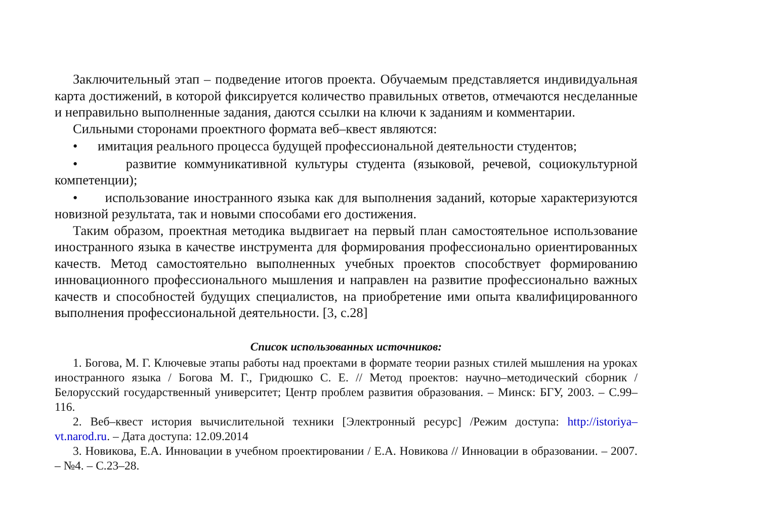Заключительный этап – подведение итогов проекта. Обучаемым представляется индивидуальная карта достижений, в которой фиксируется количество правильных ответов, отмечаются несделанные и неправильно выполненные задания, даются ссылки на ключи к заданиям и комментарии.
Сильными сторонами проектного формата веб–квест являются:
• имитация реального процесса будущей профессиональной деятельности студентов;
• развитие коммуникативной культуры студента (языковой, речевой, социокультурной компетенции);
• использование иностранного языка как для выполнения заданий, которые характеризуются новизной результата, так и новыми способами его достижения.
Таким образом, проектная методика выдвигает на первый план самостоятельное использование иностранного языка в качестве инструмента для формирования профессионально ориентированных качеств. Метод самостоятельно выполненных учебных проектов способствует формированию инновационного профессионального мышления и направлен на развитие профессионально важных качеств и способностей будущих специалистов, на приобретение ими опыта квалифицированного выполнения профессиональной деятельности. [3, с.28]
Список использованных источников:
1. Богова, М. Г. Ключевые этапы работы над проектами в формате теории разных стилей мышления на уроках иностранного языка / Богова М. Г., Гридюшко С. Е. // Метод проектов: научно–методический сборник / Белорусский государственный университет; Центр проблем развития образования. – Минск: БГУ, 2003. – С.99–116.
2. Веб–квест история вычислительной техники [Электронный ресурс] /Режим доступа: http://istoriya–vt.narod.ru. – Дата доступа: 12.09.2014
3. Новикова, Е.А. Инновации в учебном проектировании / Е.А. Новикова // Инновации в образовании. – 2007. – №4. – С.23–28.